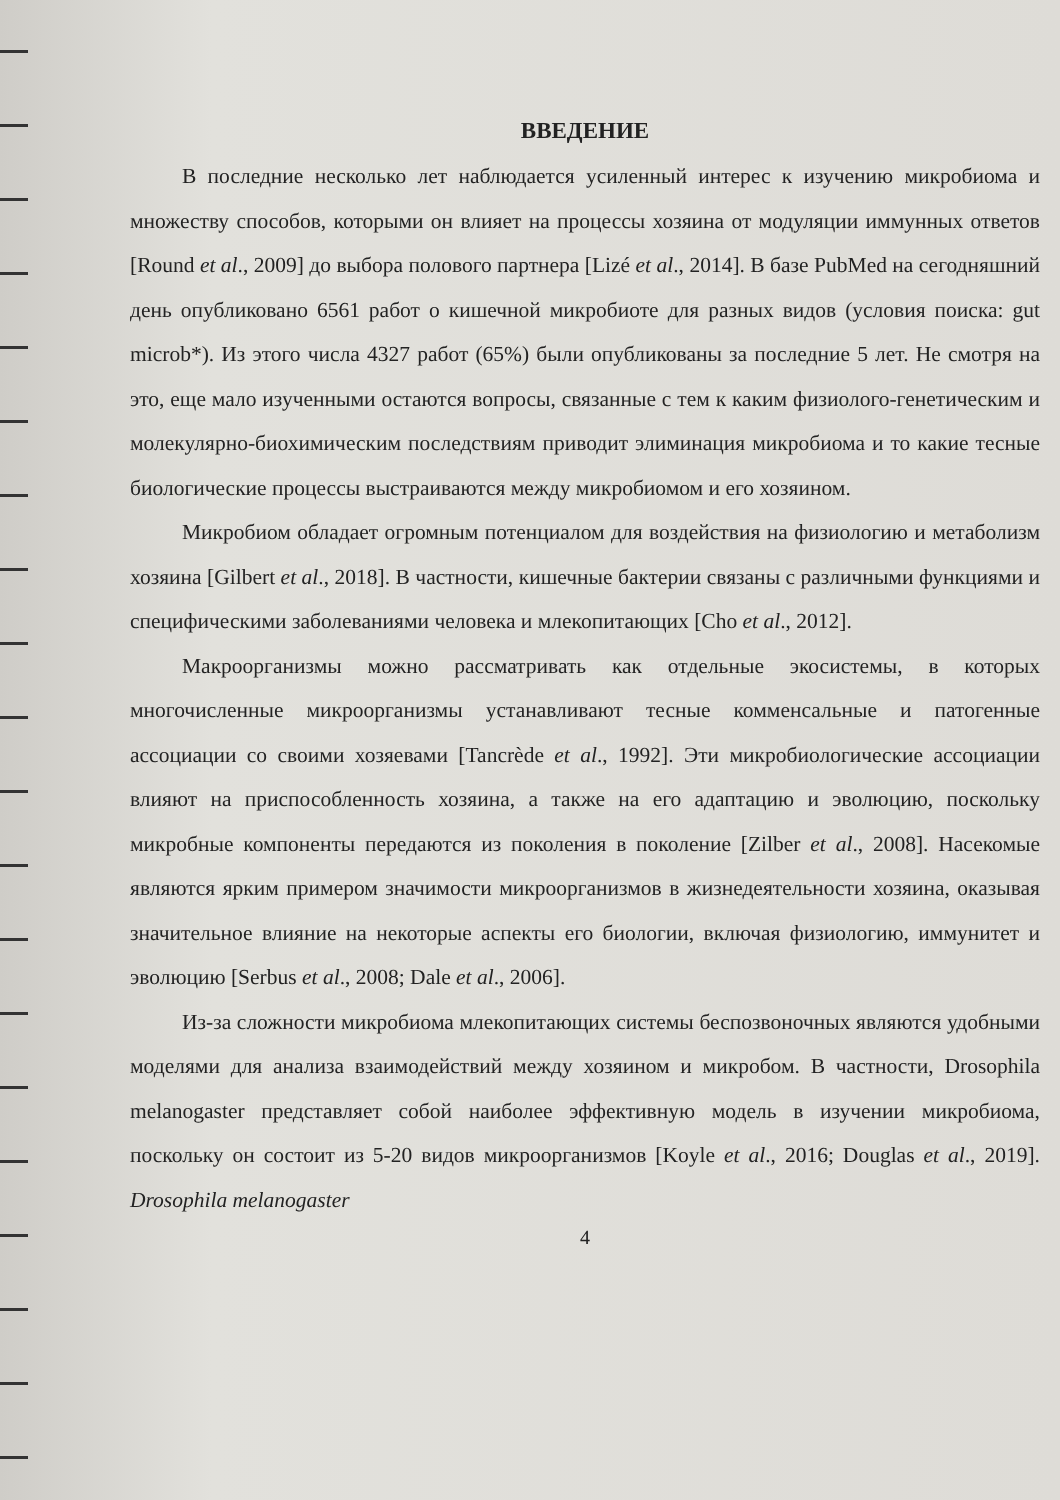ВВЕДЕНИЕ
В последние несколько лет наблюдается усиленный интерес к изучению микробиома и множеству способов, которыми он влияет на процессы хозяина от модуляции иммунных ответов [Round et al., 2009] до выбора полового партнера [Lizé et al., 2014]. В базе PubMed на сегодняшний день опубликовано 6561 работ о кишечной микробиоте для разных видов (условия поиска: gut microb*). Из этого числа 4327 работ (65%) были опубликованы за последние 5 лет. Не смотря на это, еще мало изученными остаются вопросы, связанные с тем к каким физиолого-генетическим и молекулярно-биохимическим последствиям приводит элиминация микробиома и то какие тесные биологические процессы выстраиваются между микробиомом и его хозяином.
Микробиом обладает огромным потенциалом для воздействия на физиологию и метаболизм хозяина [Gilbert et al., 2018]. В частности, кишечные бактерии связаны с различными функциями и специфическими заболеваниями человека и млекопитающих [Cho et al., 2012].
Макроорганизмы можно рассматривать как отдельные экосистемы, в которых многочисленные микроорганизмы устанавливают тесные комменсальные и патогенные ассоциации со своими хозяевами [Tancrède et al., 1992]. Эти микробиологические ассоциации влияют на приспособленность хозяина, а также на его адаптацию и эволюцию, поскольку микробные компоненты передаются из поколения в поколение [Zilber et al., 2008]. Насекомые являются ярким примером значимости микроорганизмов в жизнедеятельности хозяина, оказывая значительное влияние на некоторые аспекты его биологии, включая физиологию, иммунитет и эволюцию [Serbus et al., 2008; Dale et al., 2006].
Из-за сложности микробиома млекопитающих системы беспозвоночных являются удобными моделями для анализа взаимодействий между хозяином и микробом. В частности, Drosophila melanogaster представляет собой наиболее эффективную модель в изучении микробиома, поскольку он состоит из 5-20 видов микроорганизмов [Koyle et al., 2016; Douglas et al., 2019]. Drosophila melanogaster
4